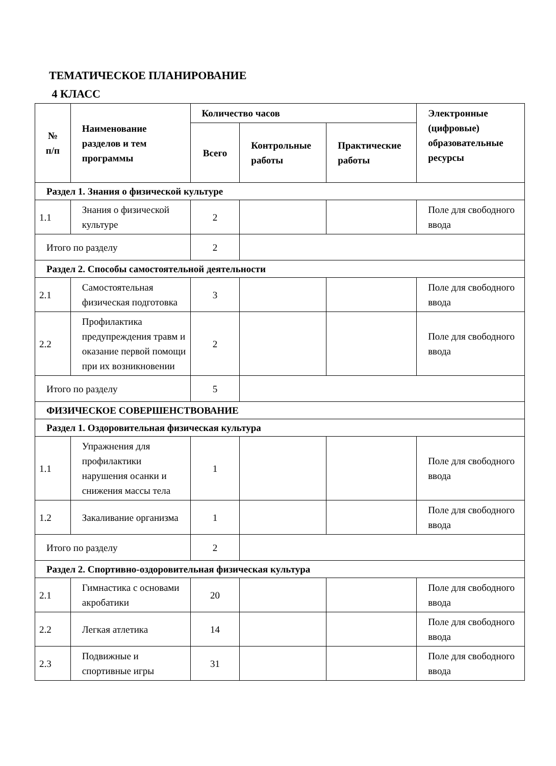ТЕМАТИЧЕСКОЕ ПЛАНИРОВАНИЕ
4 КЛАСС
| № п/п | Наименование разделов и тем программы | Количество часов | | | Электронные (цифровые) образовательные ресурсы |
| --- | --- | --- | --- | --- | --- |
| | | Всего | Контрольные работы | Практические работы | |
| Раздел 1. Знания о физической культуре | | | | | |
| 1.1 | Знания о физической культуре | 2 | | | Поле для свободного ввода |
| Итого по разделу | | 2 | | | |
| Раздел 2. Способы самостоятельной деятельности | | | | | |
| 2.1 | Самостоятельная физическая подготовка | 3 | | | Поле для свободного ввода |
| 2.2 | Профилактика предупреждения травм и оказание первой помощи при их возникновении | 2 | | | Поле для свободного ввода |
| Итого по разделу | | 5 | | | |
| ФИЗИЧЕСКОЕ СОВЕРШЕНСТВОВАНИЕ | | | | | |
| Раздел 1. Оздоровительная физическая культура | | | | | |
| 1.1 | Упражнения для профилактики нарушения осанки и снижения массы тела | 1 | | | Поле для свободного ввода |
| 1.2 | Закаливание организма | 1 | | | Поле для свободного ввода |
| Итого по разделу | | 2 | | | |
| Раздел 2. Спортивно-оздоровительная физическая культура | | | | | |
| 2.1 | Гимнастика с основами акробатики | 20 | | | Поле для свободного ввода |
| 2.2 | Легкая атлетика | 14 | | | Поле для свободного ввода |
| 2.3 | Подвижные и спортивные игры | 31 | | | Поле для свободного ввода |